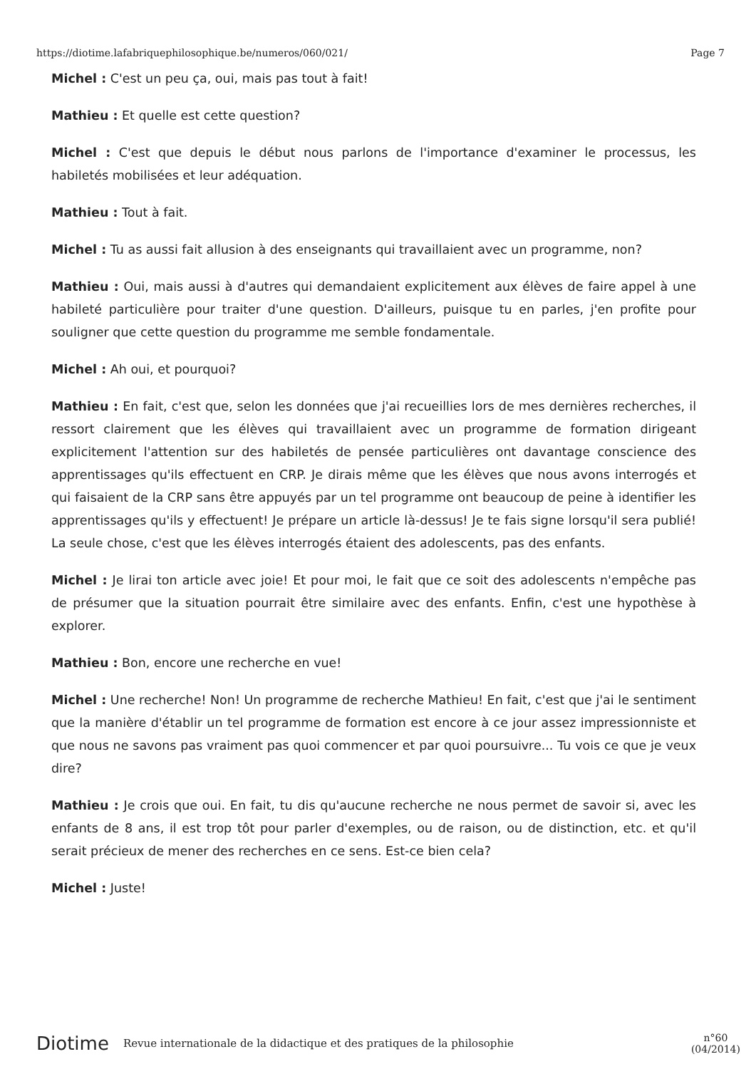https://diotime.lafabriquephilosophique.be/numeros/060/021/ Page 7
Michel : C'est un peu ça, oui, mais pas tout à fait!
Mathieu : Et quelle est cette question?
Michel : C'est que depuis le début nous parlons de l'importance d'examiner le processus, les habiletés mobilisées et leur adéquation.
Mathieu : Tout à fait.
Michel : Tu as aussi fait allusion à des enseignants qui travaillaient avec un programme, non?
Mathieu : Oui, mais aussi à d'autres qui demandaient explicitement aux élèves de faire appel à une habileté particulière pour traiter d'une question. D'ailleurs, puisque tu en parles, j'en profite pour souligner que cette question du programme me semble fondamentale.
Michel : Ah oui, et pourquoi?
Mathieu : En fait, c'est que, selon les données que j'ai recueillies lors de mes dernières recherches, il ressort clairement que les élèves qui travaillaient avec un programme de formation dirigeant explicitement l'attention sur des habiletés de pensée particulières ont davantage conscience des apprentissages qu'ils effectuent en CRP. Je dirais même que les élèves que nous avons interrogés et qui faisaient de la CRP sans être appuyés par un tel programme ont beaucoup de peine à identifier les apprentissages qu'ils y effectuent! Je prépare un article là-dessus! Je te fais signe lorsqu'il sera publié! La seule chose, c'est que les élèves interrogés étaient des adolescents, pas des enfants.
Michel : Je lirai ton article avec joie! Et pour moi, le fait que ce soit des adolescents n'empêche pas de présumer que la situation pourrait être similaire avec des enfants. Enfin, c'est une hypothèse à explorer.
Mathieu : Bon, encore une recherche en vue!
Michel : Une recherche! Non! Un programme de recherche Mathieu! En fait, c'est que j'ai le sentiment que la manière d'établir un tel programme de formation est encore à ce jour assez impressionniste et que nous ne savons pas vraiment pas quoi commencer et par quoi poursuivre... Tu vois ce que je veux dire?
Mathieu : Je crois que oui. En fait, tu dis qu'aucune recherche ne nous permet de savoir si, avec les enfants de 8 ans, il est trop tôt pour parler d'exemples, ou de raison, ou de distinction, etc. et qu'il serait précieux de mener des recherches en ce sens. Est-ce bien cela?
Michel : Juste!
Diotime Revue internationale de la didactique et des pratiques de la philosophie n°60
(04/2014)